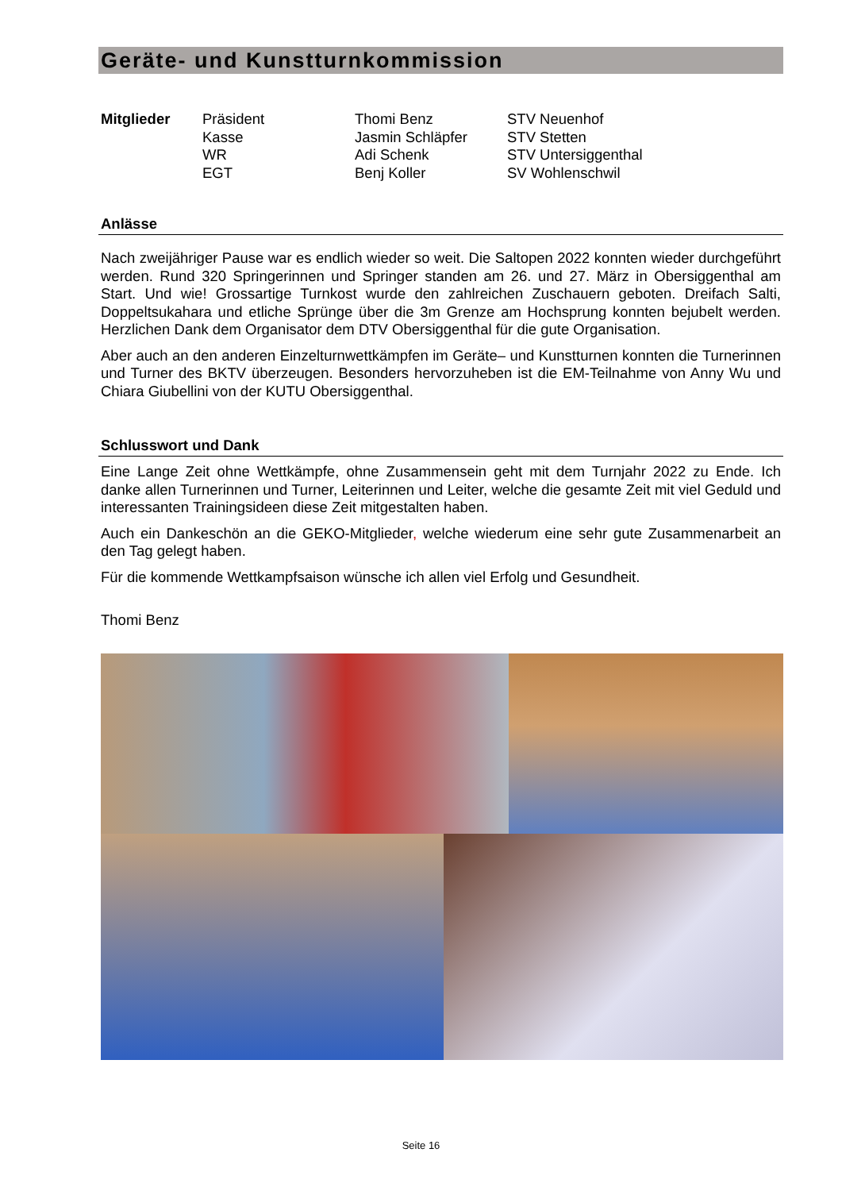Geräte- und Kunstturnkommission
| Mitglieder | Präsident | Thomi Benz | STV Neuenhof |
| | Kasse | Jasmin Schläpfer | STV Stetten |
| | WR | Adi Schenk | STV Untersiggenthal |
| | EGT | Benj Koller | SV Wohlenschwil |
Anlässe
Nach zweijähriger Pause war es endlich wieder so weit. Die Saltopen 2022 konnten wieder durchgeführt werden. Rund 320 Springerinnen und Springer standen am 26. und 27. März in Obersiggenthal am Start. Und wie! Grossartige Turnkost wurde den zahlreichen Zuschauern geboten. Dreifach Salti, Doppeltsukahara und etliche Sprünge über die 3m Grenze am Hochsprung konnten bejubelt werden. Herzlichen Dank dem Organisator dem DTV Obersiggenthal für die gute Organisation.
Aber auch an den anderen Einzelturnwettkämpfen im Geräte– und Kunstturnen konnten die Turnerinnen und Turner des BKTV überzeugen. Besonders hervorzuheben ist die EM-Teilnahme von Anny Wu und Chiara Giubellini von der KUTU Obersiggenthal.
Schlusswort und Dank
Eine Lange Zeit ohne Wettkämpfe, ohne Zusammensein geht mit dem Turnjahr 2022 zu Ende. Ich danke allen Turnerinnen und Turner, Leiterinnen und Leiter, welche die gesamte Zeit mit viel Geduld und interessanten Trainingsideen diese Zeit mitgestalten haben.
Auch ein Dankeschön an die GEKO-Mitglieder, welche wiederum eine sehr gute Zusammenarbeit an den Tag gelegt haben.
Für die kommende Wettkampfsaison wünsche ich allen viel Erfolg und Gesundheit.
Thomi Benz
Seite 16